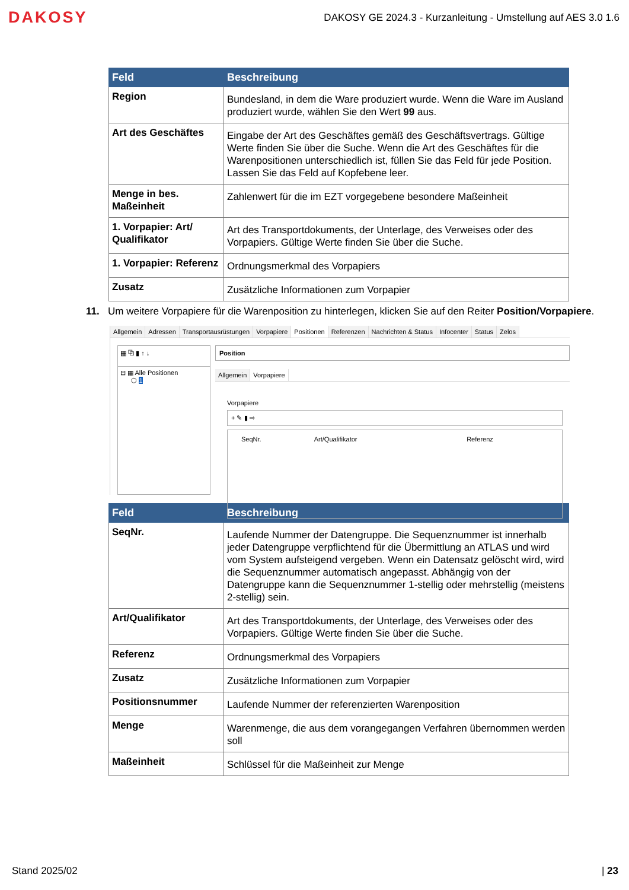DAKOSY
DAKOSY GE 2024.3 - Kurzanleitung - Umstellung auf AES 3.0 1.6
| Feld | Beschreibung |
| --- | --- |
| Region | Bundesland, in dem die Ware produziert wurde. Wenn die Ware im Ausland produziert wurde, wählen Sie den Wert 99 aus. |
| Art des Geschäftes | Eingabe der Art des Geschäftes gemäß des Geschäftsvertrags. Gültige Werte finden Sie über die Suche. Wenn die Art des Geschäftes für die Warenpositionen unterschiedlich ist, füllen Sie das Feld für jede Position. Lassen Sie das Feld auf Kopfebene leer. |
| Menge in bes. Maßeinheit | Zahlenwert für die im EZT vorgegebene besondere Maßeinheit |
| 1. Vorpapier: Art/ Qualifikator | Art des Transportdokuments, der Unterlage, des Verweises oder des Vorpapiers. Gültige Werte finden Sie über die Suche. |
| 1. Vorpapier: Referenz | Ordnungsmerkmal des Vorpapiers |
| Zusatz | Zusätzliche Informationen zum Vorpapier |
11. Um weitere Vorpapiere für die Warenposition zu hinterlegen, klicken Sie auf den Reiter Position/Vorpapiere.
Allgemein Adressen Transportausrüstungen Vorpapiere Positionen Referenzen Nachrichten & Status Infocenter Status Zelos
▦ ⧉ ▮ ↑ ↓
⊟ ▦ Alle Positionen
⬡ 1
Position
Allgemein Vorpapiere
Vorpapiere
+ ✎ ▮ ⇨
| | SeqNr. | Art/Qualifikator | Referenz |
| --- | --- | --- | --- |
| Feld | Beschreibung |
| --- | --- |
| SeqNr. | Laufende Nummer der Datengruppe. Die Sequenznummer ist innerhalb jeder Datengruppe verpflichtend für die Übermittlung an ATLAS und wird vom System aufsteigend vergeben. Wenn ein Datensatz gelöscht wird, wird die Sequenznummer automatisch angepasst. Abhängig von der Datengruppe kann die Sequenznummer 1-stellig oder mehrstellig (meistens 2-stellig) sein. |
| Art/Qualifikator | Art des Transportdokuments, der Unterlage, des Verweises oder des Vorpapiers. Gültige Werte finden Sie über die Suche. |
| Referenz | Ordnungsmerkmal des Vorpapiers |
| Zusatz | Zusätzliche Informationen zum Vorpapier |
| Positionsnummer | Laufende Nummer der referenzierten Warenposition |
| Menge | Warenmenge, die aus dem vorangegangen Verfahren übernommen werden soll |
| Maßeinheit | Schlüssel für die Maßeinheit zur Menge |
Stand 2025/02 | 23